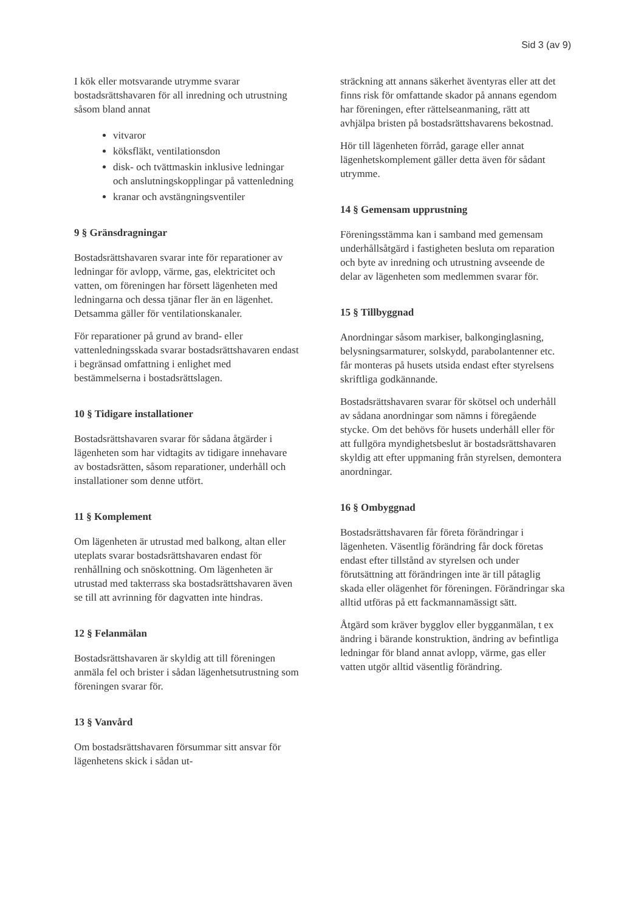Sid 3 (av 9)
I kök eller motsvarande utrymme svarar bostadsrättshavaren för all inredning och utrustning såsom bland annat
vitvaror
köksfläkt, ventilationsdon
disk- och tvättmaskin inklusive ledningar och anslutningskopplingar på vattenledning
kranar och avstängningsventiler
9 § Gränsdragningar
Bostadsrättshavaren svarar inte för reparationer av ledningar för avlopp, värme, gas, elektricitet och vatten, om föreningen har försett lägenheten med ledningarna och dessa tjänar fler än en lägenhet. Detsamma gäller för ventilationskanaler.
För reparationer på grund av brand- eller vattenledningsskada svarar bostadsrättshavaren endast i begränsad omfattning i enlighet med bestämmelserna i bostadsrättslagen.
10 § Tidigare installationer
Bostadsrättshavaren svarar för sådana åtgärder i lägenheten som har vidtagits av tidigare innehavare av bostadsrätten, såsom reparationer, underhåll och installationer som denne utfört.
11 § Komplement
Om lägenheten är utrustad med balkong, altan eller uteplats svarar bostadsrättshavaren endast för renhållning och snöskottning. Om lägenheten är utrustad med takterrass ska bostadsrättshavaren även se till att avrinning för dagvatten inte hindras.
12 § Felanmälan
Bostadsrättshavaren är skyldig att till föreningen anmäla fel och brister i sådan lägenhetsutrustning som föreningen svarar för.
13 § Vanvård
Om bostadsrättshavaren försummar sitt ansvar för lägenhetens skick i sådan ut-
sträckning att annans säkerhet äventyras eller att det finns risk för omfattande skador på annans egendom har föreningen, efter rättelseanmaning, rätt att avhjälpa bristen på bostadsrättshavarens bekostnad.
Hör till lägenheten förråd, garage eller annat lägenhetskomplement gäller detta även för sådant utrymme.
14 § Gemensam upprustning
Föreningsstämma kan i samband med gemensam underhållsåtgärd i fastigheten besluta om reparation och byte av inredning och utrustning avseende de delar av lägenheten som medlemmen svarar för.
15 § Tillbyggnad
Anordningar såsom markiser, balkonginglasning, belysningsarmaturer, solskydd, parabolantenner etc. får monteras på husets utsida endast efter styrelsens skriftliga godkännande.
Bostadsrättshavaren svarar för skötsel och underhåll av sådana anordningar som nämns i föregående stycke. Om det behövs för husets underhåll eller för att fullgöra myndighetsbeslut är bostadsrättshavaren skyldig att efter uppmaning från styrelsen, demontera anordningar.
16 § Ombyggnad
Bostadsrättshavaren får företa förändringar i lägenheten. Väsentlig förändring får dock företas endast efter tillstånd av styrelsen och under förutsättning att förändringen inte är till påtaglig skada eller olägenhet för föreningen. Förändringar ska alltid utföras på ett fackmannamässigt sätt.
Åtgärd som kräver bygglov eller bygganmälan, t ex ändring i bärande konstruktion, ändring av befintliga ledningar för bland annat avlopp, värme, gas eller vatten utgör alltid väsentlig förändring.